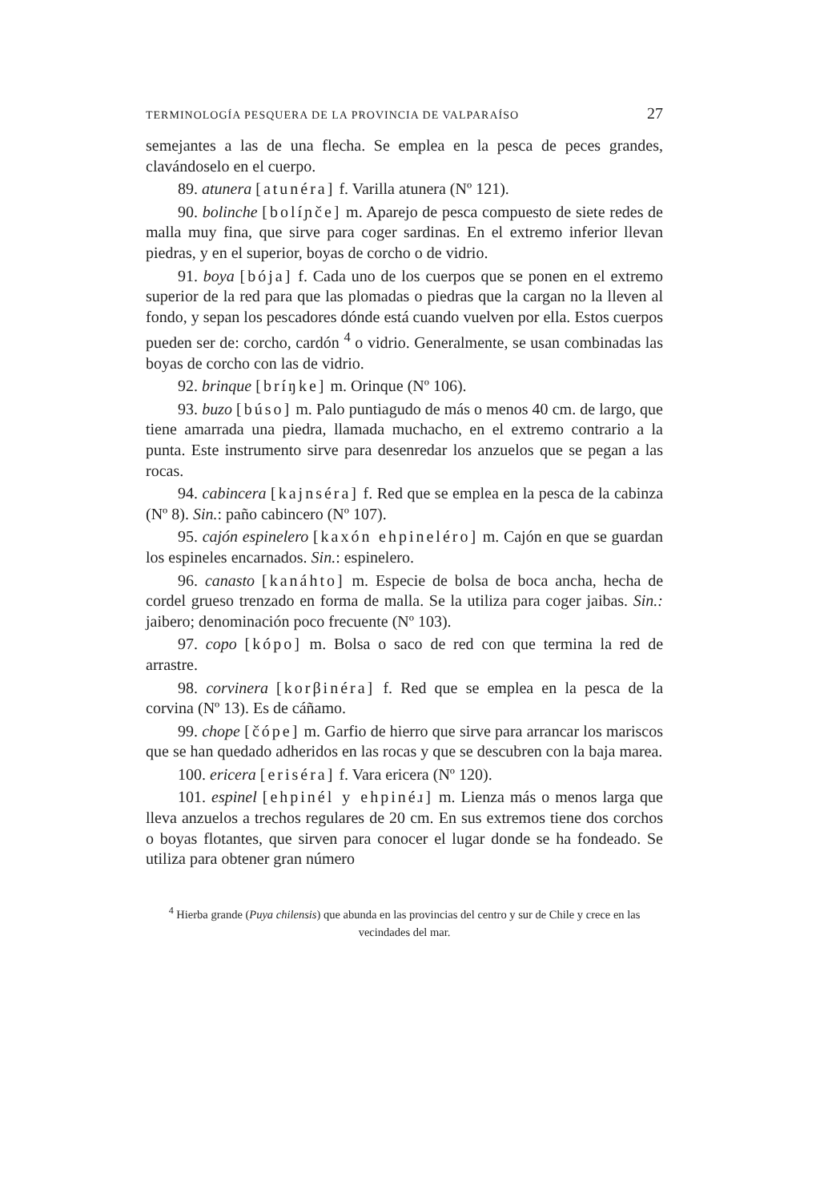TERMINOLOGÍA PESQUERA DE LA PROVINCIA DE VALPARAÍSO 27
semejantes a las de una flecha. Se emplea en la pesca de peces grandes, clavándoselo en el cuerpo.
89. atunera [atunéra] f. Varilla atunera (Nº 121).
90. bolinche [bolíɲče] m. Aparejo de pesca compuesto de siete redes de malla muy fina, que sirve para coger sardinas. En el extremo inferior llevan piedras, y en el superior, boyas de corcho o de vidrio.
91. boya [bója] f. Cada uno de los cuerpos que se ponen en el extremo superior de la red para que las plomadas o piedras que la cargan no la lleven al fondo, y sepan los pescadores dónde está cuando vuelven por ella. Estos cuerpos pueden ser de: corcho, cardón <sup>4</sup> o vidrio. Generalmente, se usan combinadas las boyas de corcho con las de vidrio.
92. brinque [bríŋke] m. Orinque (Nº 106).
93. buzo [búso] m. Palo puntiagudo de más o menos 40 cm. de largo, que tiene amarrada una piedra, llamada muchacho, en el extremo contrario a la punta. Este instrumento sirve para desenredar los anzuelos que se pegan a las rocas.
94. cabincera [kajnséra] f. Red que se emplea en la pesca de la cabinza (Nº 8). Sin.: paño cabincero (Nº 107).
95. cajón espinelero [kaxón ehpineléro] m. Cajón en que se guardan los espineles encarnados. Sin.: espinelero.
96. canasto [kanáhto] m. Especie de bolsa de boca ancha, hecha de cordel grueso trenzado en forma de malla. Se la utiliza para coger jaibas. Sin.: jaibero; denominación poco frecuente (Nº 103).
97. copo [kópo] m. Bolsa o saco de red con que termina la red de arrastre.
98. corvinera [korβinéra] f. Red que se emplea en la pesca de la corvina (Nº 13). Es de cáñamo.
99. chope [čópe] m. Garfio de hierro que sirve para arrancar los mariscos que se han quedado adheridos en las rocas y que se descubren con la baja marea.
100. ericera [eriséra] f. Vara ericera (Nº 120).
101. espinel [ehpinél y ehpinéɹ] m. Lienza más o menos larga que lleva anzuelos a trechos regulares de 20 cm. En sus extremos tiene dos corchos o boyas flotantes, que sirven para conocer el lugar donde se ha fondeado. Se utiliza para obtener gran número
<sup>4</sup> Hierba grande (Puya chilensis) que abunda en las provincias del centro y sur de Chile y crece en las vecindades del mar.